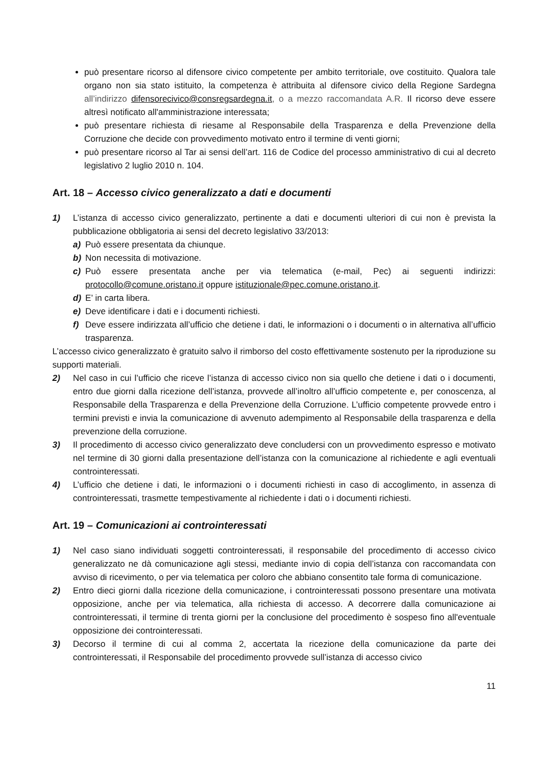può presentare ricorso al difensore civico competente per ambito territoriale, ove costituito. Qualora tale organo non sia stato istituito, la competenza è attribuita al difensore civico della Regione Sardegna all’indirizzo difensorecivico@consregsardegna.it, o a mezzo raccomandata A.R. Il ricorso deve essere altresì notificato all'amministrazione interessata;
può presentare richiesta di riesame al Responsabile della Trasparenza e della Prevenzione della Corruzione che decide con provvedimento motivato entro il termine di venti giorni;
può presentare ricorso al Tar ai sensi dell’art. 116 de Codice del processo amministrativo di cui al decreto legislativo 2 luglio 2010 n. 104.
Art. 18 – Accesso civico generalizzato a dati e documenti
1) L’istanza di accesso civico generalizzato, pertinente a dati e documenti ulteriori di cui non è prevista la pubblicazione obbligatoria ai sensi del decreto legislativo 33/2013:
a) Può essere presentata da chiunque.
b) Non necessita di motivazione.
c) Può essere presentata anche per via telematica (e-mail, Pec) ai seguenti indirizzi: protocollo@comune.oristano.it oppure istituzionale@pec.comune.oristano.it.
d) E’ in carta libera.
e) Deve identificare i dati e i documenti richiesti.
f) Deve essere indirizzata all’ufficio che detiene i dati, le informazioni o i documenti o in alternativa all’ufficio trasparenza.
L’accesso civico generalizzato è gratuito salvo il rimborso del costo effettivamente sostenuto per la riproduzione su supporti materiali.
2) Nel caso in cui l’ufficio che riceve l’istanza di accesso civico non sia quello che detiene i dati o i documenti, entro due giorni dalla ricezione dell’istanza, provvede all’inoltro all’ufficio competente e, per conoscenza, al Responsabile della Trasparenza e della Prevenzione della Corruzione. L’ufficio competente provvede entro i termini previsti e invia la comunicazione di avvenuto adempimento al Responsabile della trasparenza e della prevenzione della corruzione.
3) Il procedimento di accesso civico generalizzato deve concludersi con un provvedimento espresso e motivato nel termine di 30 giorni dalla presentazione dell’istanza con la comunicazione al richiedente e agli eventuali controinteressati.
4) L’ufficio che detiene i dati, le informazioni o i documenti richiesti in caso di accoglimento, in assenza di controinteressati, trasmette tempestivamente al richiedente i dati o i documenti richiesti.
Art. 19 – Comunicazioni ai controinteressati
1) Nel caso siano individuati soggetti controinteressati, il responsabile del procedimento di accesso civico generalizzato ne dà comunicazione agli stessi, mediante invio di copia dell’istanza con raccomandata con avviso di ricevimento, o per via telematica per coloro che abbiano consentito tale forma di comunicazione.
2) Entro dieci giorni dalla ricezione della comunicazione, i controinteressati possono presentare una motivata opposizione, anche per via telematica, alla richiesta di accesso. A decorrere dalla comunicazione ai controinteressati, il termine di trenta giorni per la conclusione del procedimento è sospeso fino all'eventuale opposizione dei controinteressati.
3) Decorso il termine di cui al comma 2, accertata la ricezione della comunicazione da parte dei controinteressati, il Responsabile del procedimento provvede sull’istanza di accesso civico
11